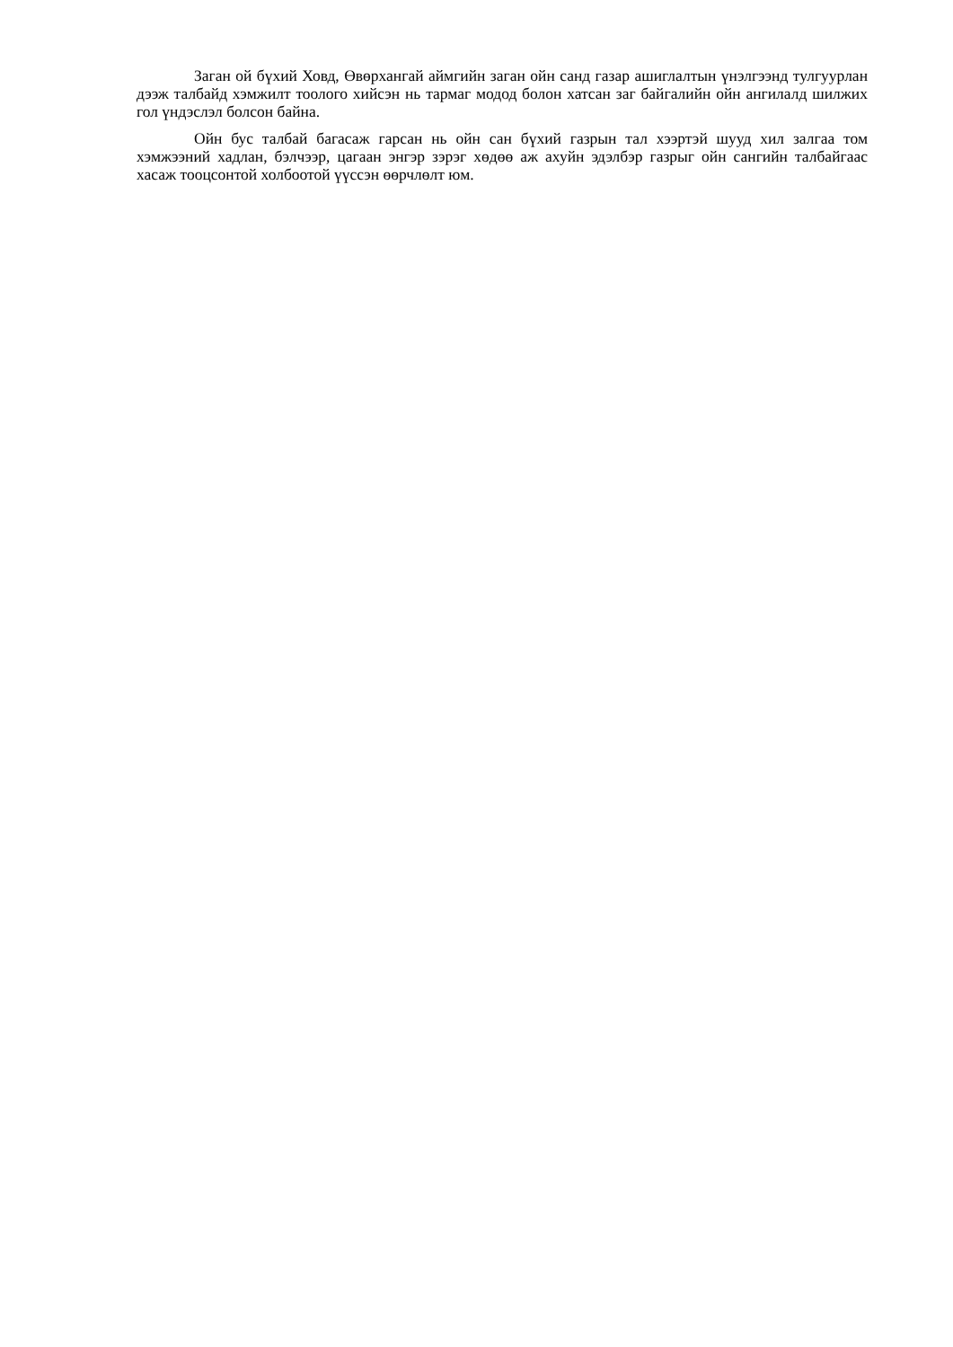Заган ой бүхий Ховд, Өвөрхангай аймгийн заган ойн санд газар ашиглалтын үнэлгээнд тулгуурлан дээж талбайд хэмжилт тоолого хийсэн нь тармаг модод болон хатсан заг байгалийн ойн ангилалд шилжих гол үндэслэл болсон байна.
Ойн бус талбай багасаж гарсан нь ойн сан бүхий газрын тал хээртэй шууд хил залгаа том хэмжээний хадлан, бэлчээр, цагаан энгэр зэрэг хөдөө аж ахуйн эдэлбэр газрыг ойн сангийн талбайгаас хасаж тооцсонтой холбоотой үүссэн өөрчлөлт юм.